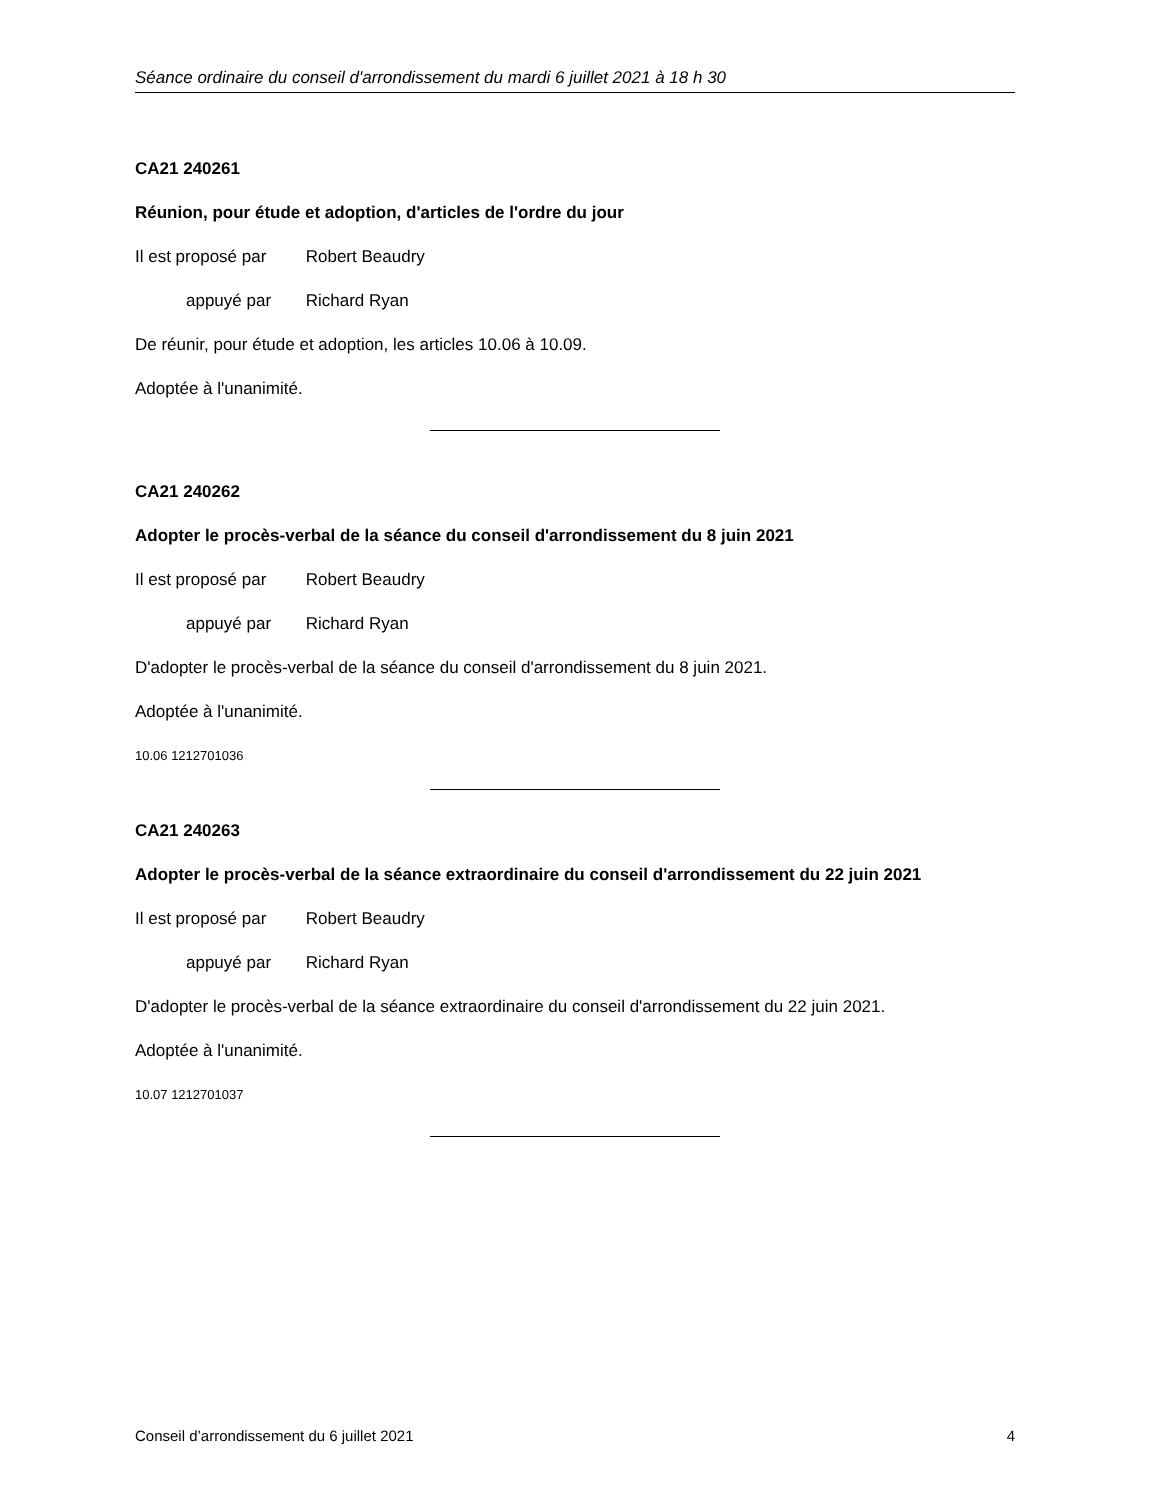Séance ordinaire du conseil d'arrondissement du mardi 6 juillet 2021 à 18 h 30
CA21 240261
Réunion, pour étude et adoption, d'articles de l'ordre du jour
Il est proposé par Robert Beaudry
appuyé par Richard Ryan
De réunir, pour étude et adoption, les articles 10.06 à 10.09.
Adoptée à l'unanimité.
CA21 240262
Adopter le procès-verbal de la séance du conseil d'arrondissement du 8 juin 2021
Il est proposé par Robert Beaudry
appuyé par Richard Ryan
D'adopter le procès-verbal de la séance du conseil d'arrondissement du 8 juin 2021.
Adoptée à l'unanimité.
10.06 1212701036
CA21 240263
Adopter le procès-verbal de la séance extraordinaire du conseil d'arrondissement du 22 juin 2021
Il est proposé par Robert Beaudry
appuyé par Richard Ryan
D'adopter le procès-verbal de la séance extraordinaire du conseil d'arrondissement du 22 juin 2021.
Adoptée à l'unanimité.
10.07 1212701037
Conseil d’arrondissement du 6 juillet 2021 4